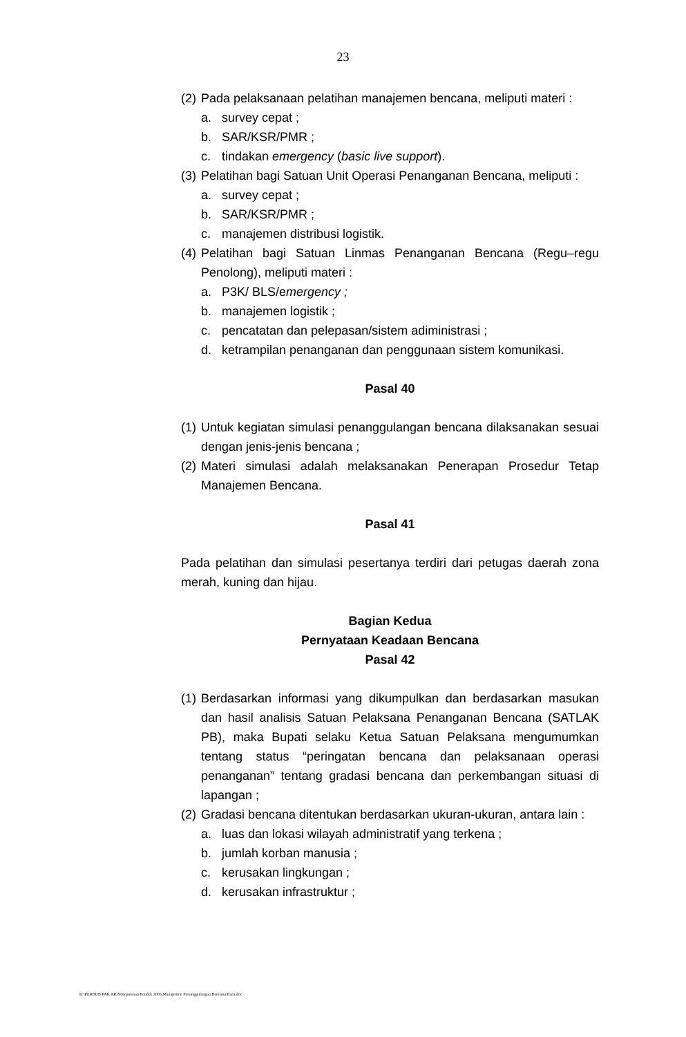23
(2) Pada pelaksanaan pelatihan manajemen bencana, meliputi materi :
a. survey cepat ;
b. SAR/KSR/PMR ;
c. tindakan emergency (basic live support).
(3) Pelatihan bagi Satuan Unit Operasi Penanganan Bencana, meliputi :
a. survey cepat ;
b. SAR/KSR/PMR ;
c. manajemen distribusi logistik.
(4) Pelatihan bagi Satuan Linmas Penanganan Bencana (Regu–regu Penolong), meliputi materi :
a. P3K/ BLS/emergency ;
b. manajemen logistik ;
c. pencatatan dan pelepasan/sistem adiministrasi ;
d. ketrampilan penanganan dan penggunaan sistem komunikasi.
Pasal 40
(1) Untuk kegiatan simulasi penanggulangan bencana dilaksanakan sesuai dengan jenis-jenis bencana ;
(2) Materi simulasi adalah melaksanakan Penerapan Prosedur Tetap Manajemen Bencana.
Pasal 41
Pada pelatihan dan simulasi pesertanya terdiri dari petugas daerah zona merah, kuning dan hijau.
Bagian Kedua
Pernyataan Keadaan Bencana
Pasal 42
(1) Berdasarkan informasi yang dikumpulkan dan berdasarkan masukan dan hasil analisis Satuan Pelaksana Penanganan Bencana (SATLAK PB), maka Bupati selaku Ketua Satuan Pelaksana mengumumkan tentang status “peringatan bencana dan pelaksanaan operasi penanganan” tentang gradasi bencana dan perkembangan situasi di lapangan ;
(2) Gradasi bencana ditentukan berdasarkan ukuran-ukuran, antara lain :
a. luas dan lokasi wilayah administratif yang terkena ;
b. jumlah korban manusia ;
c. kerusakan lingkungan ;
d. kerusakan infrastruktur ;
D:\PERBUB PAK ARIS\Keputusan Pendek 2006\Manajemen Penanggulangan Bencana Baru.doc